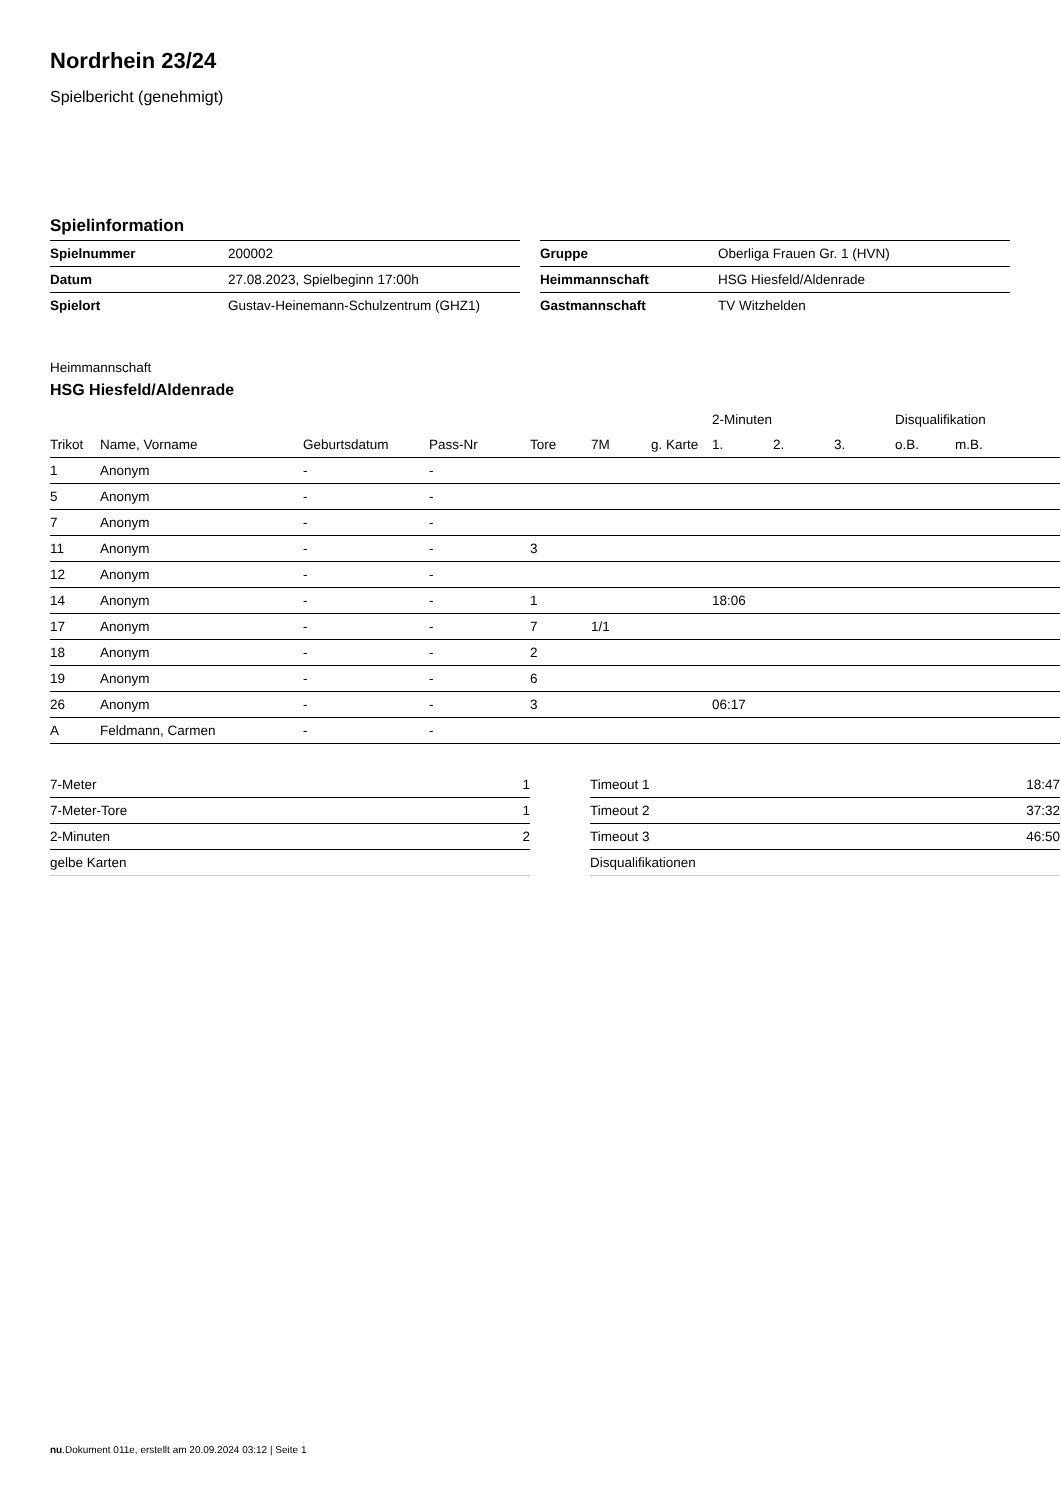Nordrhein 23/24
Spielbericht (genehmigt)
Spielinformation
| Spielnummer | 200002 |
| Datum | 27.08.2023, Spielbeginn 17:00h |
| Spielort | Gustav-Heinemann-Schulzentrum (GHZ1) |
| Gruppe | Oberliga Frauen Gr. 1 (HVN) |
| Heimmannschaft | HSG Hiesfeld/Aldenrade |
| Gastmannschaft | TV Witzhelden |
Heimmannschaft
HSG Hiesfeld/Aldenrade
| | | | | | | | 2-Minuten | | | Disqualifikation | |
| --- | --- | --- | --- | --- | --- | --- | --- | --- | --- | --- | --- |
| Trikot | Name, Vorname | Geburtsdatum | Pass-Nr | Tore | 7M | g. Karte | 1. | 2. | 3. | o.B. | m.B. |
| 1 | Anonym | - | - | | | | | | | | |
| 5 | Anonym | - | - | | | | | | | | |
| 7 | Anonym | - | - | | | | | | | | |
| 11 | Anonym | - | - | 3 | | | | | | | |
| 12 | Anonym | - | - | | | | | | | | |
| 14 | Anonym | - | - | 1 | | | 18:06 | | | | |
| 17 | Anonym | - | - | 7 | 1/1 | | | | | | |
| 18 | Anonym | - | - | 2 | | | | | | | |
| 19 | Anonym | - | - | 6 | | | | | | | |
| 26 | Anonym | - | - | 3 | | | 06:17 | | | | |
| A | Feldmann, Carmen | - | - | | | | | | | | |
| 7-Meter | 1 |
| 7-Meter-Tore | 1 |
| 2-Minuten | 2 |
| gelbe Karten | |
| Timeout 1 | 18:47 |
| Timeout 2 | 37:32 |
| Timeout 3 | 46:50 |
| Disqualifikationen | |
nu.Dokument 011e, erstellt am 20.09.2024 03:12 | Seite 1